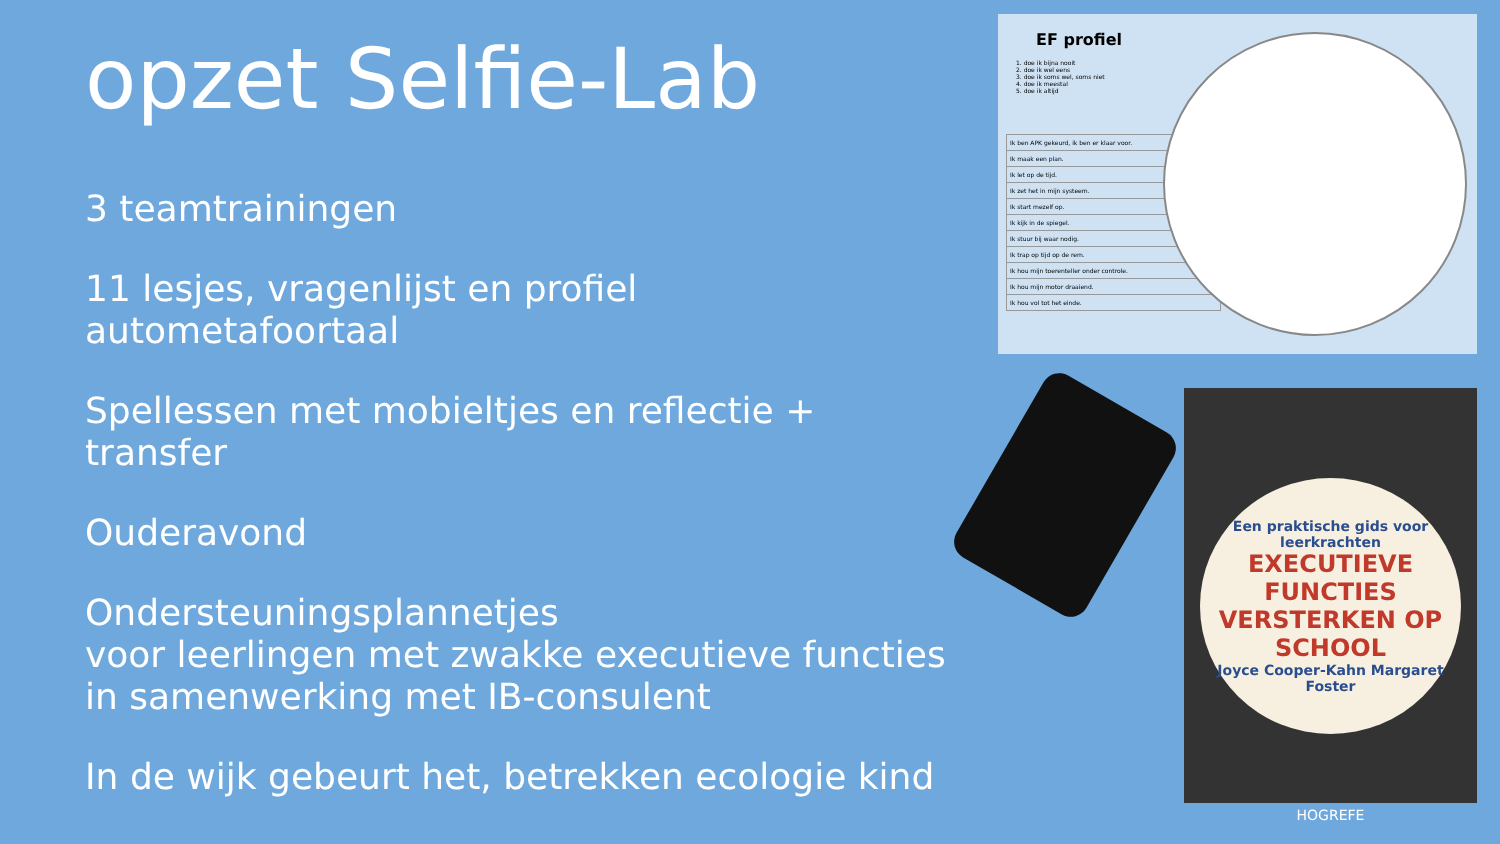opzet Selfie-Lab
3 teamtrainingen
11 lesjes, vragenlijst en profiel
autometafoortaal
Spellessen met mobieltjes en reflectie + transfer
Ouderavond
Ondersteuningsplannetjes
voor leerlingen met zwakke executieve functies
in samenwerking met IB-consulent
In de wijk gebeurt het, betrekken ecologie kind
EF profiel
1. doe ik bijna nooit
2. doe ik wel eens
3. doe ik soms wel, soms niet
4. doe ik meestal
5. doe ik altijd
| Ik ben APK gekeurd, ik ben er klaar voor. |
| Ik maak een plan. |
| Ik let op de tijd. |
| Ik zet het in mijn systeem. |
| Ik start mezelf op. |
| Ik kijk in de spiegel. |
| Ik stuur bij waar nodig. |
| Ik trap op tijd op de rem. |
| Ik hou mijn toerenteller onder controle. |
| Ik hou mijn motor draaiend. |
| Ik hou vol tot het einde. |
Een praktische gids voor leerkrachten
EXECUTIEVE FUNCTIES VERSTERKEN OP SCHOOL
Joyce Cooper-Kahn Margaret Foster
HOGREFE